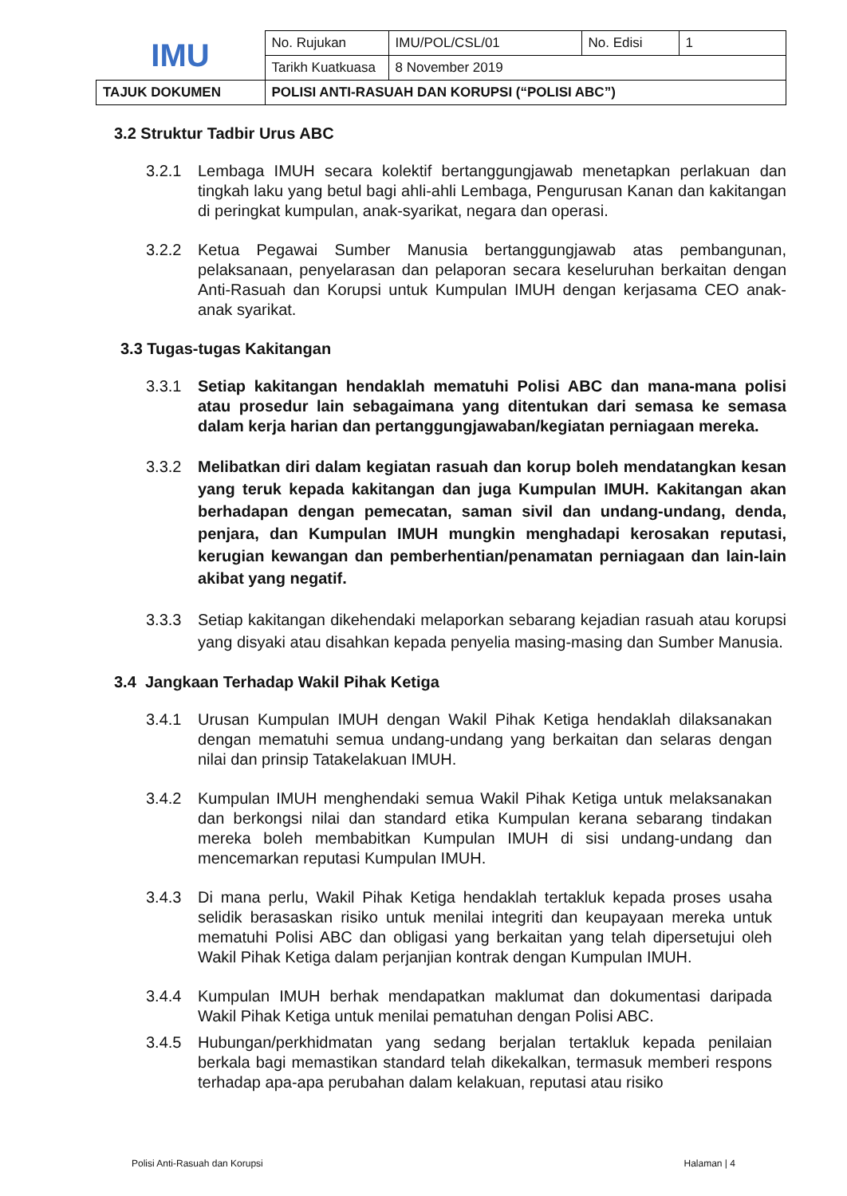| IMU | No. Rujukan | IMU/POL/CSL/01 | No. Edisi | 1 |
| | Tarikh Kuatkuasa | 8 November 2019 | | |
| TAJUK DOKUMEN | POLISI ANTI-RASUAH DAN KORUPSI (“POLISI ABC”) | | | |
3.2 Struktur Tadbir Urus ABC
3.2.1 Lembaga IMUH secara kolektif bertanggungjawab menetapkan perlakuan dan tingkah laku yang betul bagi ahli-ahli Lembaga, Pengurusan Kanan dan kakitangan di peringkat kumpulan, anak-syarikat, negara dan operasi.
3.2.2 Ketua Pegawai Sumber Manusia bertanggungjawab atas pembangunan, pelaksanaan, penyelarasan dan pelaporan secara keseluruhan berkaitan dengan Anti-Rasuah dan Korupsi untuk Kumpulan IMUH dengan kerjasama CEO anak-anak syarikat.
3.3 Tugas-tugas Kakitangan
3.3.1 Setiap kakitangan hendaklah mematuhi Polisi ABC dan mana-mana polisi atau prosedur lain sebagaimana yang ditentukan dari semasa ke semasa dalam kerja harian dan pertanggungjawaban/kegiatan perniagaan mereka.
3.3.2 Melibatkan diri dalam kegiatan rasuah dan korup boleh mendatangkan kesan yang teruk kepada kakitangan dan juga Kumpulan IMUH. Kakitangan akan berhadapan dengan pemecatan, saman sivil dan undang-undang, denda, penjara, dan Kumpulan IMUH mungkin menghadapi kerosakan reputasi, kerugian kewangan dan pemberhentian/penamatan perniagaan dan lain-lain akibat yang negatif.
3.3.3 Setiap kakitangan dikehendaki melaporkan sebarang kejadian rasuah atau korupsi yang disyaki atau disahkan kepada penyelia masing-masing dan Sumber Manusia.
3.4 Jangkaan Terhadap Wakil Pihak Ketiga
3.4.1 Urusan Kumpulan IMUH dengan Wakil Pihak Ketiga hendaklah dilaksanakan dengan mematuhi semua undang-undang yang berkaitan dan selaras dengan nilai dan prinsip Tatakelakuan IMUH.
3.4.2 Kumpulan IMUH menghendaki semua Wakil Pihak Ketiga untuk melaksanakan dan berkongsi nilai dan standard etika Kumpulan kerana sebarang tindakan mereka boleh membabitkan Kumpulan IMUH di sisi undang-undang dan mencemarkan reputasi Kumpulan IMUH.
3.4.3 Di mana perlu, Wakil Pihak Ketiga hendaklah tertakluk kepada proses usaha selidik berasaskan risiko untuk menilai integriti dan keupayaan mereka untuk mematuhi Polisi ABC dan obligasi yang berkaitan yang telah dipersetujui oleh Wakil Pihak Ketiga dalam perjanjian kontrak dengan Kumpulan IMUH.
3.4.4 Kumpulan IMUH berhak mendapatkan maklumat dan dokumentasi daripada Wakil Pihak Ketiga untuk menilai pematuhan dengan Polisi ABC.
3.4.5 Hubungan/perkhidmatan yang sedang berjalan tertakluk kepada penilaian berkala bagi memastikan standard telah dikekalkan, termasuk memberi respons terhadap apa-apa perubahan dalam kelakuan, reputasi atau risiko
Polisi Anti-Rasuah dan Korupsi Halaman | 4